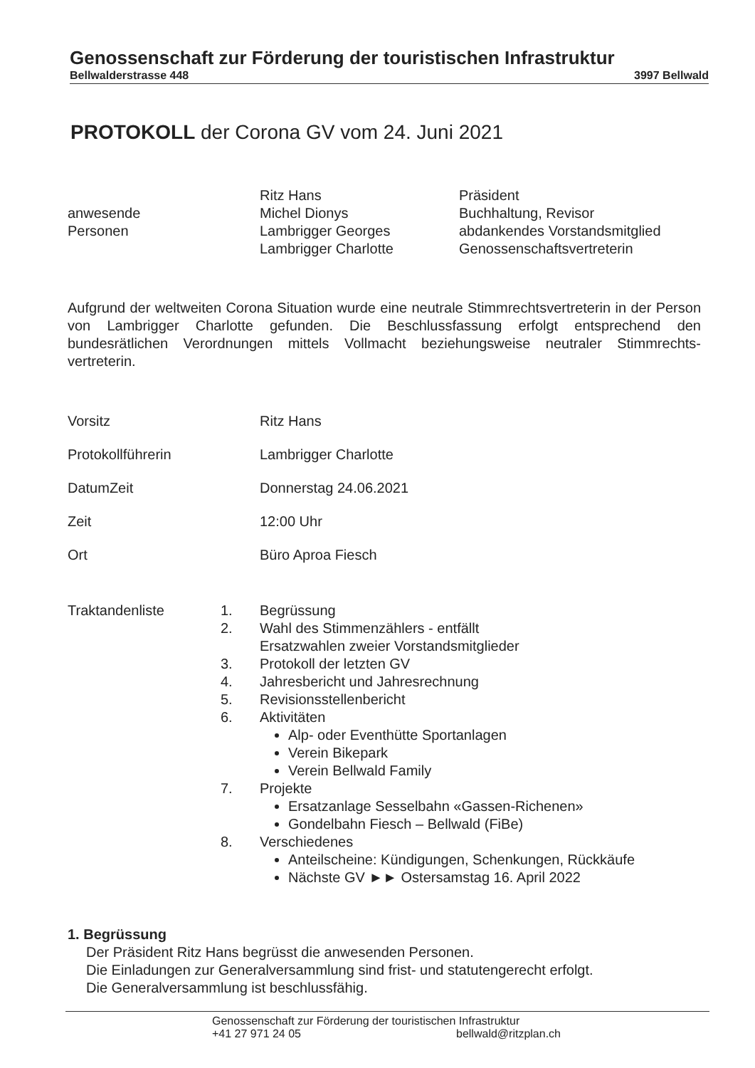Genossenschaft zur Förderung der touristischen Infrastruktur
Bellwalderstrasse 448 3997 Bellwald
PROTOKOLL der Corona GV vom 24. Juni 2021
Ritz Hans Präsident
anwesende Michel Dionys Buchhaltung, Revisor
Personen Lambrigger Georges abdankendes Vorstandsmitglied
Lambrigger Charlotte Genossenschaftsvertreterin
Aufgrund der weltweiten Corona Situation wurde eine neutrale Stimmrechtsvertreterin in der Person von Lambrigger Charlotte gefunden. Die Beschlussfassung erfolgt entsprechend den bundesrätlichen Verordnungen mittels Vollmacht beziehungsweise neutraler Stimmrechts-vertreterin.
Vorsitz Ritz Hans
Protokollführerin Lambrigger Charlotte
DatumZeit Donnerstag 24.06.2021
Zeit 12:00 Uhr
Ort Büro Aproa Fiesch
Traktandenliste
1. Begrüssung
2. Wahl des Stimmenzählers - entfällt
Ersatzwahlen zweier Vorstandsmitglieder
3. Protokoll der letzten GV
4. Jahresbericht und Jahresrechnung
5. Revisionsstellenbericht
6. Aktivitäten
Alp- oder Eventhütte Sportanlagen
Verein Bikepark
Verein Bellwald Family
7. Projekte
Ersatzanlage Sesselbahn «Gassen-Richenen»
Gondelbahn Fiesch – Bellwald (FiBe)
8. Verschiedenes
Anteilscheine: Kündigungen, Schenkungen, Rückkäufe
Nächste GV ►► Ostersamstag 16. April 2022
1. Begrüssung
Der Präsident Ritz Hans begrüsst die anwesenden Personen.
Die Einladungen zur Generalversammlung sind frist- und statutengerecht erfolgt.
Die Generalversammlung ist beschlussfähig.
Genossenschaft zur Förderung der touristischen Infrastruktur
+41 27 971 24 05 bellwald@ritzplan.ch